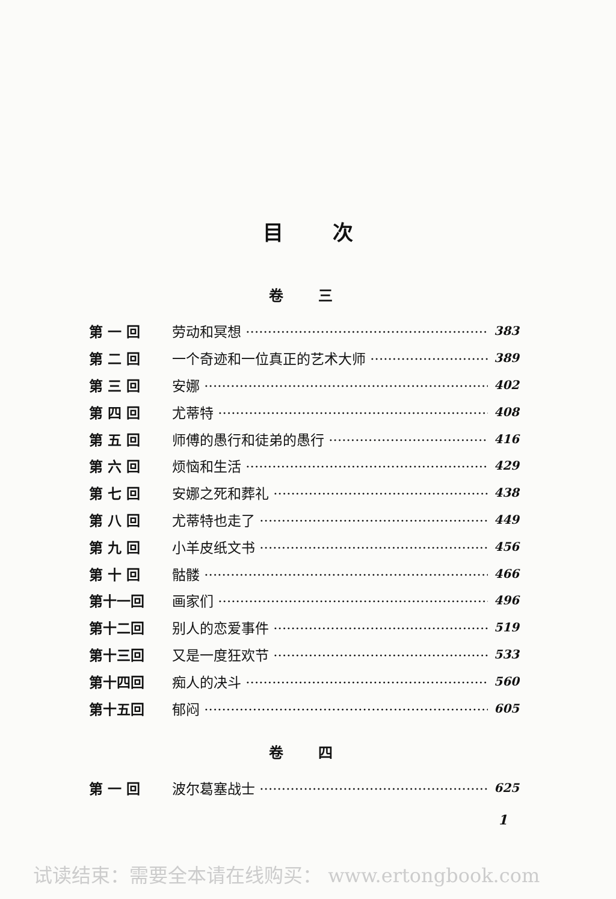目 次
卷 三
第 一 回 劳动和冥想 383
第 二 回 一个奇迹和一位真正的艺术大师 389
第 三 回 安娜 402
第 四 回 尤蒂特 408
第 五 回 师傅的愚行和徒弟的愚行 416
第 六 回 烦恼和生活 429
第 七 回 安娜之死和葬礼 438
第 八 回 尤蒂特也走了 449
第 九 回 小羊皮纸文书 456
第 十 回 骷髅 466
第十一回 画家们 496
第十二回 别人的恋爱事件 519
第十三回 又是一度狂欢节 533
第十四回 痴人的决斗 560
第十五回 郁闷 605
卷 四
第 一 回 波尔葛塞战士 625
1
试读结束：需要全本请在线购买： www.ertongbook.com